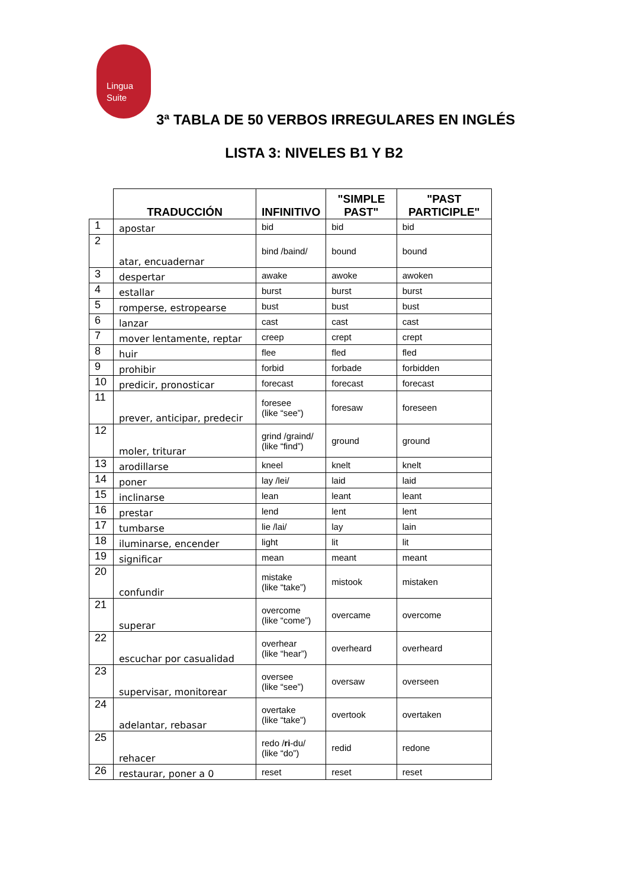Lingua
Suite
3ª TABLA DE 50 VERBOS IRREGULARES EN INGLÉS
LISTA 3: NIVELES B1 Y B2
| | TRADUCCIÓN | INFINITIVO | "SIMPLE PAST" | "PAST PARTICIPLE" |
| --- | --- | --- | --- | --- |
| 1 | apostar | bid | bid | bid |
| 2 | atar, encuadernar | bind /baind/ | bound | bound |
| 3 | despertar | awake | awoke | awoken |
| 4 | estallar | burst | burst | burst |
| 5 | romperse, estropearse | bust | bust | bust |
| 6 | lanzar | cast | cast | cast |
| 7 | mover lentamente, reptar | creep | crept | crept |
| 8 | huir | flee | fled | fled |
| 9 | prohibir | forbid | forbade | forbidden |
| 10 | predicir, pronosticar | forecast | forecast | forecast |
| 11 | prever, anticipar, predecir | foresee (like “see”) | foresaw | foreseen |
| 12 | moler, triturar | grind /graind/ (like “find”) | ground | ground |
| 13 | arodillarse | kneel | knelt | knelt |
| 14 | poner | lay /lei/ | laid | laid |
| 15 | inclinarse | lean | leant | leant |
| 16 | prestar | lend | lent | lent |
| 17 | tumbarse | lie /lai/ | lay | lain |
| 18 | iluminarse, encender | light | lit | lit |
| 19 | significar | mean | meant | meant |
| 20 | confundir | mistake (like “take”) | mistook | mistaken |
| 21 | superar | overcome (like “come”) | overcame | overcome |
| 22 | escuchar por casualidad | overhear (like “hear”) | overheard | overheard |
| 23 | supervisar, monitorear | oversee (like “see”) | oversaw | overseen |
| 24 | adelantar, rebasar | overtake (like “take”) | overtook | overtaken |
| 25 | rehacer | redo / ri -du/ (like “do”) | redid | redone |
| 26 | restaurar, poner a 0 | reset | reset | reset |